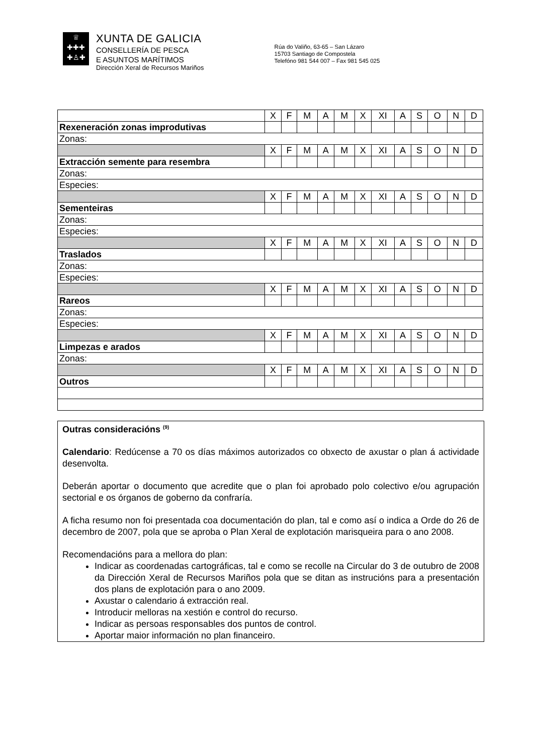♕
✚✚✚
✚♙✚
XUNTA DE GALICIA
CONSELLERÍA DE PESCA
E ASUNTOS MARÍTIMOS
Dirección Xeral de Recursos Mariños
Rúa do Valiño, 63-65 – San Lázaro
15703 Santiago de Compostela
Telefóno 981 544 007 – Fax 981 545 025
| | X | F | M | A | M | X | XI | A | S | O | N | D |
| Rexeneración zonas improdutivas | | | | | | | | | | | | |
| Zonas: | | | | | | | | | | | | |
| | X | F | M | A | M | X | XI | A | S | O | N | D |
| Extracción semente para resembra | | | | | | | | | | | | |
| Zonas: | | | | | | | | | | | | |
| Especies: | | | | | | | | | | | | |
| | X | F | M | A | M | X | XI | A | S | O | N | D |
| Sementeiras | | | | | | | | | | | | |
| Zonas: | | | | | | | | | | | | |
| Especies: | | | | | | | | | | | | |
| | X | F | M | A | M | X | XI | A | S | O | N | D |
| Traslados | | | | | | | | | | | | |
| Zonas: | | | | | | | | | | | | |
| Especies: | | | | | | | | | | | | |
| | X | F | M | A | M | X | XI | A | S | O | N | D |
| Rareos | | | | | | | | | | | | |
| Zonas: | | | | | | | | | | | | |
| Especies: | | | | | | | | | | | | |
| | X | F | M | A | M | X | XI | A | S | O | N | D |
| Limpezas e arados | | | | | | | | | | | | |
| Zonas: | | | | | | | | | | | | |
| | X | F | M | A | M | X | XI | A | S | O | N | D |
| Outros | | | | | | | | | | | | |
Outras consideracións <sup>(9)</sup>
Calendario: Redúcense a 70 os días máximos autorizados co obxecto de axustar o plan á actividade desenvolta.
Deberán aportar o documento que acredite que o plan foi aprobado polo colectivo e/ou agrupación sectorial e os órganos de goberno da confraría.
A ficha resumo non foi presentada coa documentación do plan, tal e como así o indica a Orde do 26 de decembro de 2007, pola que se aproba o Plan Xeral de explotación marisqueira para o ano 2008.
Recomendacións para a mellora do plan:
Indicar as coordenadas cartográficas, tal e como se recolle na Circular do 3 de outubro de 2008 da Dirección Xeral de Recursos Mariños pola que se ditan as instrucións para a presentación dos plans de explotación para o ano 2009.
Axustar o calendario á extracción real.
Introducir melloras na xestión e control do recurso.
Indicar as persoas responsables dos puntos de control.
Aportar maior información no plan financeiro.